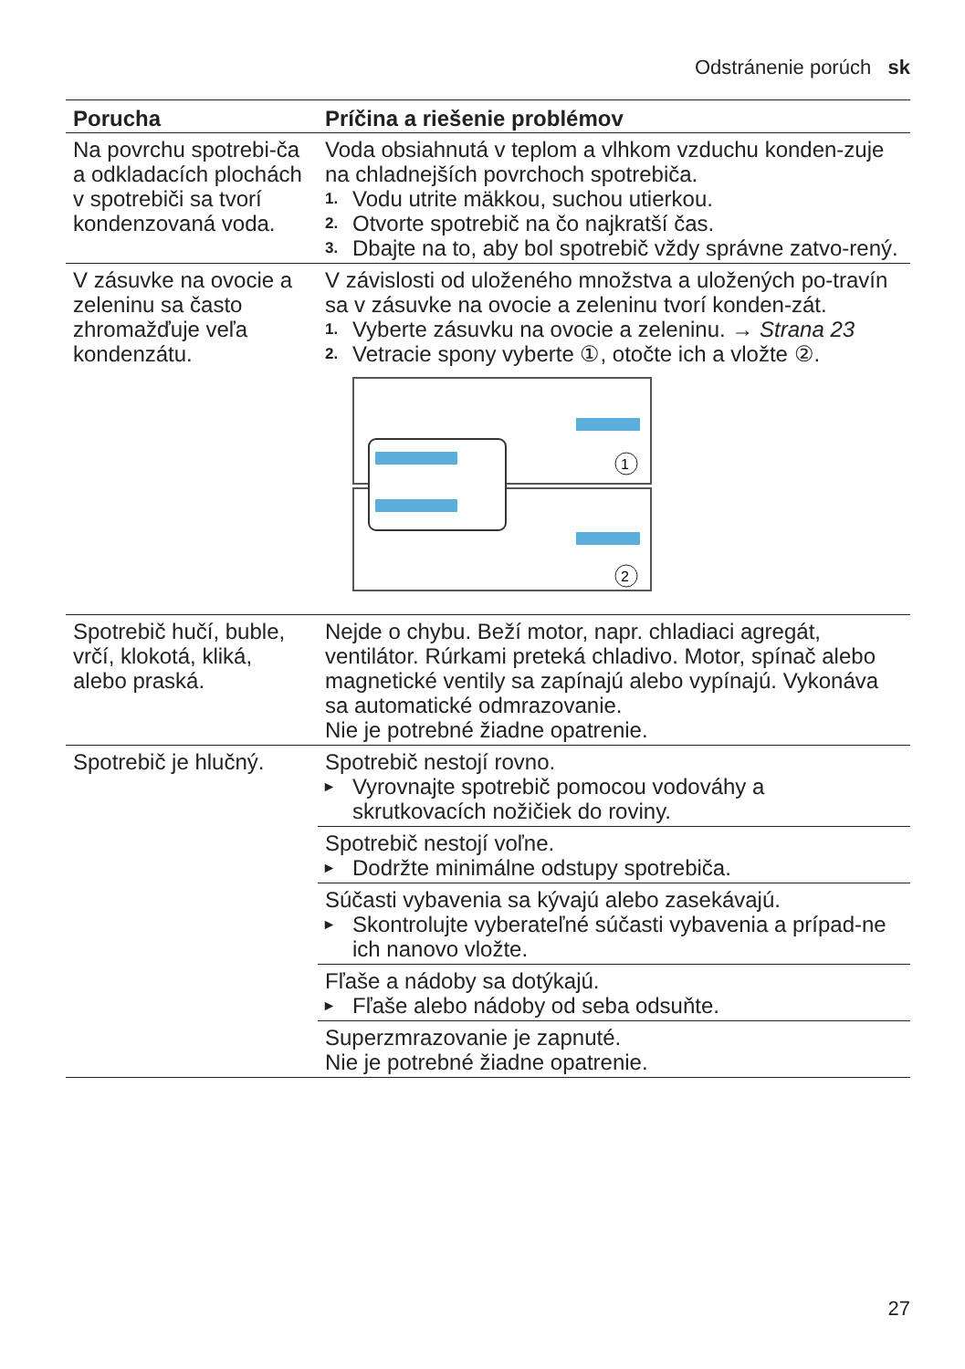Odstránenie porúch sk
| Porucha | Príčina a riešenie problémov |
| --- | --- |
| Na povrchu spotrebi-ča a odkladacích plochách v spotrebiči sa tvorí kondenzovaná voda. | Voda obsiahnutá v teplom a vlhkom vzduchu konden-zuje na chladnejších povrchoch spotrebiča. 1. Vodu utrite mäkkou, suchou utierkou. 2. Otvorte spotrebič na čo najkratší čas. 3. Dbajte na to, aby bol spotrebič vždy správne zatvo-rený. |
| V zásuvke na ovocie a zeleninu sa často zhromažďuje veľa kondenzátu. | V závislosti od uloženého množstva a uložených po-travín sa v zásuvke na ovocie a zeleninu tvorí konden-zát. 1. Vyberte zásuvku na ovocie a zeleninu. → Strana 23 2. Vetracie spony vyberte ①, otočte ich a vložte ②. 1 2 |
| Spotrebič hučí, buble, vrčí, klokotá, kliká, alebo praská. | Nejde o chybu. Beží motor, napr. chladiaci agregát, ventilátor. Rúrkami preteká chladivo. Motor, spínač alebo magnetické ventily sa zapínajú alebo vypínajú. Vykonáva sa automatické odmrazovanie. Nie je potrebné žiadne opatrenie. |
| Spotrebič je hlučný. | Spotrebič nestojí rovno. ▸ Vyrovnajte spotrebič pomocou vodováhy a skrutkovacích nožičiek do roviny. |
| | Spotrebič nestojí voľne. ▸ Dodržte minimálne odstupy spotrebiča. |
| | Súčasti vybavenia sa kývajú alebo zasekávajú. ▸ Skontrolujte vyberateľné súčasti vybavenia a prípad-ne ich nanovo vložte. |
| | Fľaše a nádoby sa dotýkajú. ▸ Fľaše alebo nádoby od seba odsuňte. |
| | Superzmrazovanie je zapnuté. Nie je potrebné žiadne opatrenie. |
27